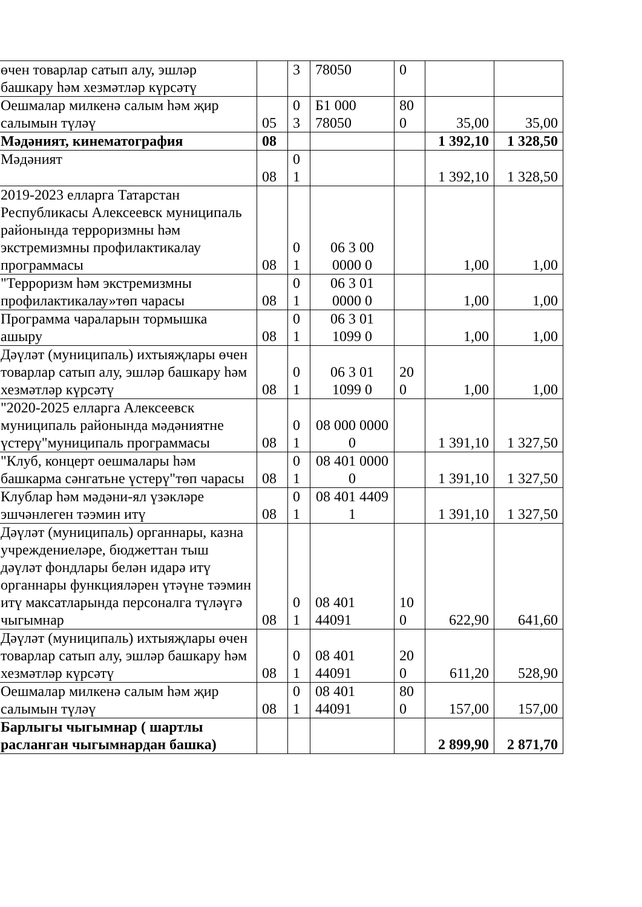| өчен товарлар сатып алу, эшләр башкару һәм хезмәтләр күрсәтү | | 3 | 78050 | 0 | | |
| Оешмалар милкенә салым һәм җир салымын түләү | 05 | 0 3 | Б1 000 78050 | 80 0 | 35,00 | 35,00 |
| Мәдәният, кинематография | 08 | | | | 1 392,10 | 1 328,50 |
| Мәдәният | 08 | 0 1 | | | 1 392,10 | 1 328,50 |
| 2019-2023 елларга Татарстан Республикасы Алексеевск муниципаль районында терроризмны һәм экстремизмны профилактикалау программасы | 08 | 0 1 | 06 3 00 0000 0 | | 1,00 | 1,00 |
| "Терроризм һәм экстремизмны профилактикалау»төп чарасы | 08 | 0 1 | 06 3 01 0000 0 | | 1,00 | 1,00 |
| Программа чараларын тормышка ашыру | 08 | 0 1 | 06 3 01 1099 0 | | 1,00 | 1,00 |
| Дәүләт (муниципаль) ихтыяҗлары өчен товарлар сатып алу, эшләр башкару һәм хезмәтләр күрсәтү | 08 | 0 1 | 06 3 01 1099 0 | 20 0 | 1,00 | 1,00 |
| "2020-2025 елларга Алексеевск муниципаль районында мәдәниятне үстерү"муниципаль программасы | 08 | 0 1 | 08 000 0000 0 | | 1 391,10 | 1 327,50 |
| "Клуб, концерт оешмалары һәм башкарма сәнгатьне үстерү"төп чарасы | 08 | 0 1 | 08 401 0000 0 | | 1 391,10 | 1 327,50 |
| Клублар һәм мәдәни-ял үзәкләре эшчәнлеген тәэмин итү | 08 | 0 1 | 08 401 4409 1 | | 1 391,10 | 1 327,50 |
| Дәүләт (муниципаль) органнары, казна учреждениеләре, бюджеттан тыш дәүләт фондлары белән идарә итү органнары функцияләрен үтәүне тәэмин итү максатларында персоналга түләүгә чыгымнар | 08 | 0 1 | 08 401 44091 | 10 0 | 622,90 | 641,60 |
| Дәүләт (муниципаль) ихтыяҗлары өчен товарлар сатып алу, эшләр башкару һәм хезмәтләр күрсәтү | 08 | 0 1 | 08 401 44091 | 20 0 | 611,20 | 528,90 |
| Оешмалар милкенә салым һәм җир салымын түләү | 08 | 0 1 | 08 401 44091 | 80 0 | 157,00 | 157,00 |
| Барлыгы чыгымнар ( шартлы расланган чыгымнардан башка) | | | | | 2 899,90 | 2 871,70 |